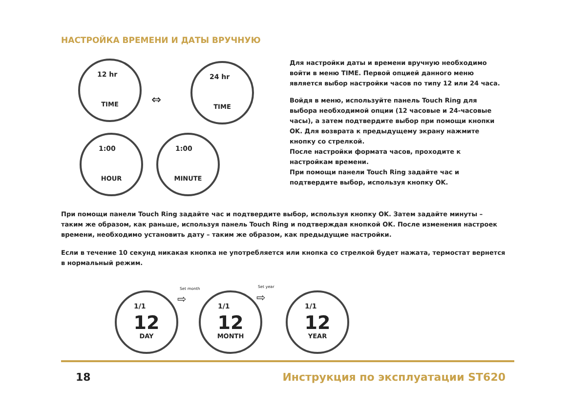НАСТРОЙКА ВРЕМЕНИ И ДАТЫ ВРУЧНУЮ
12 hr
TIME
⇔
24 hr
TIME
1:00
HOUR
1:00
MINUTE
Для настройки даты и времени вручную необходимо войти в меню TIME. Первой опцией данного меню является выбор настройки часов по типу 12 или 24 часа.
Войдя в меню, используйте панель Touch Ring для выбора необходимой опции (12 часовые и 24-часовые часы), а затем подтвердите выбор при помощи кнопки OK. Для возврата к предыдущему экрану нажмите кнопку со стрелкой.
После настройки формата часов, проходите к настройкам времени.
При помощи панели Touch Ring задайте час и подтвердите выбор, используя кнопку OK.
При помощи панели Touch Ring задайте час и подтвердите выбор, используя кнопку OK. Затем задайте минуты – таким же образом, как раньше, используя панель Touch Ring и подтверждая кнопкой OK. После изменения настроек времени, необходимо установить дату – таким же образом, как предыдущие настройки.
Если в течение 10 секунд никакая кнопка не употребляется или кнопка со стрелкой будет нажата, термостат вернется в нормальный режим.
1/1
12
DAY
Set month
⇨
1/1
12
MONTH
Set year
⇨
1/1
12
YEAR
18 Инструкция по эксплуатации ST620